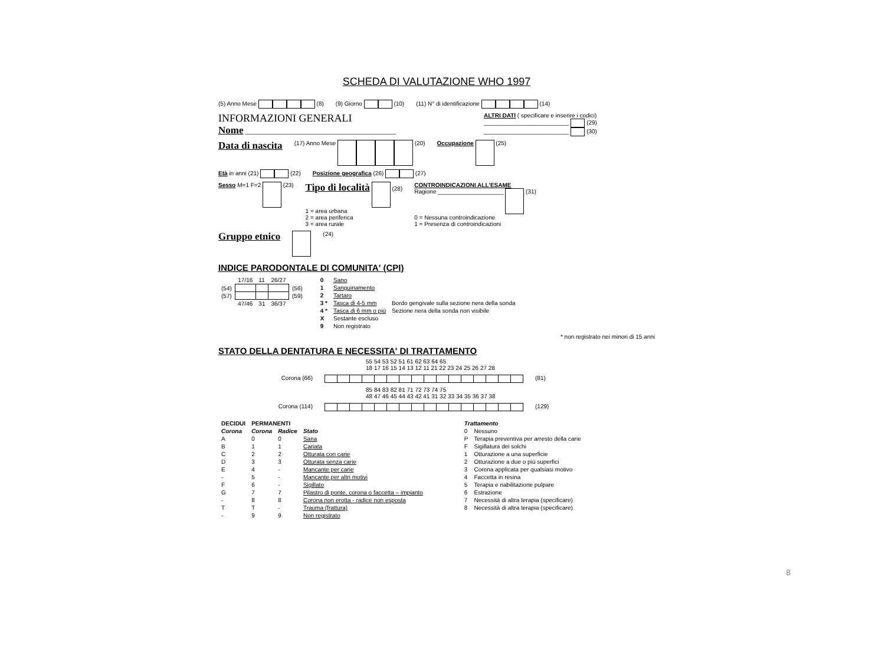SCHEDA DI VALUTAZIONE WHO 1997
(5) Anno Mese (8) (9) Giorno (10) (11) N° di identificazione (14)
INFORMAZIONI GENERALI
Nome ______________________________________________
ALTRI DATI ( specificare e inserire i codici)
__________________________ (29)
__________________________ (30)
Data di nascita (17) Anno Mese (20) Occupazione (25)
Età in anni (21) (22) Posizione geografica (26) (27)
Sesso M=1 F=2 (23) Tipo di località (28)
1 = area urbana
2 = area periferica
3 = area rurale CONTROINDICAZIONI ALL'ESAME
Ragione ____________________ (31)
0 = Nessuna controindicazione
1 = Presenza di controindicazioni
Gruppo etnico (24)
INDICE PARODONTALE DI COMUNITA' (CPI)
| | 17/16 | 11 | 26/27 | |
| (54) | | | | (56) |
| (57) | | | | (59) |
| | 47/46 | 31 | 36/37 | |
| 0 | Sano | |
| 1 | Sanguinamento | |
| 2 | Tartaro | |
| 3 * | Tasca di 4-5 mm | Bordo gengivale sulla sezione nera della sonda |
| 4 * | Tasca di 6 mm o più | Sezione nera della sonda non visibile |
| X | Sestante escluso | |
| 9 | Non registrato | |
* non registrato nei minori di 15 anni
STATO DELLA DENTATURA E NECESSITA' DI TRATTAMENTO
55 54 53 52 51 61 62 63 64 65
18 17 16 15 14 13 12 11 21 22 23 24 25 26 27 28
Corona (66) (81)
85 84 83 82 81 71 72 73 74 75
48 47 46 45 44 43 42 41 31 32 33 34 35 36 37 38
Corona (114) (129)
| DECIDUI | PERMANENTI | | |
| --- | --- | --- | --- |
| Corona | Corona | Radice | Stato |
| A | 0 | 0 | Sana |
| B | 1 | 1 | Cariata |
| C | 2 | 2 | Otturata con carie |
| D | 3 | 3 | Otturata senza carie |
| E | 4 | - | Mancante per carie |
| - | 5 | - | Mancante per altri motivi |
| F | 6 | - | Sigillato |
| G | 7 | 7 | Pilastro di ponte, corona o faccetta – impianto |
| - | 8 | 8 | Corona non erotta - radice non esposta |
| T | T | - | Trauma (frattura) |
| - | 9 | 9 | Non registrato |
| Trattamento | |
| --- | --- |
| 0 | Nessuno |
| P | Terapia preventiva per arresto della carie |
| F | Sigillatura dei solchi |
| 1 | Otturazione a una superficie |
| 2 | Otturazione a due o più superfici |
| 3 | Corona applicata per qualsiasi motivo |
| 4 | Faccetta in resina |
| 5 | Terapia e riabilitazione pulpare |
| 6 | Estrazione |
| 7 | Necessità di altra terapia (specificare) |
| 8 | Necessità di altra terapia (specificare) |
8